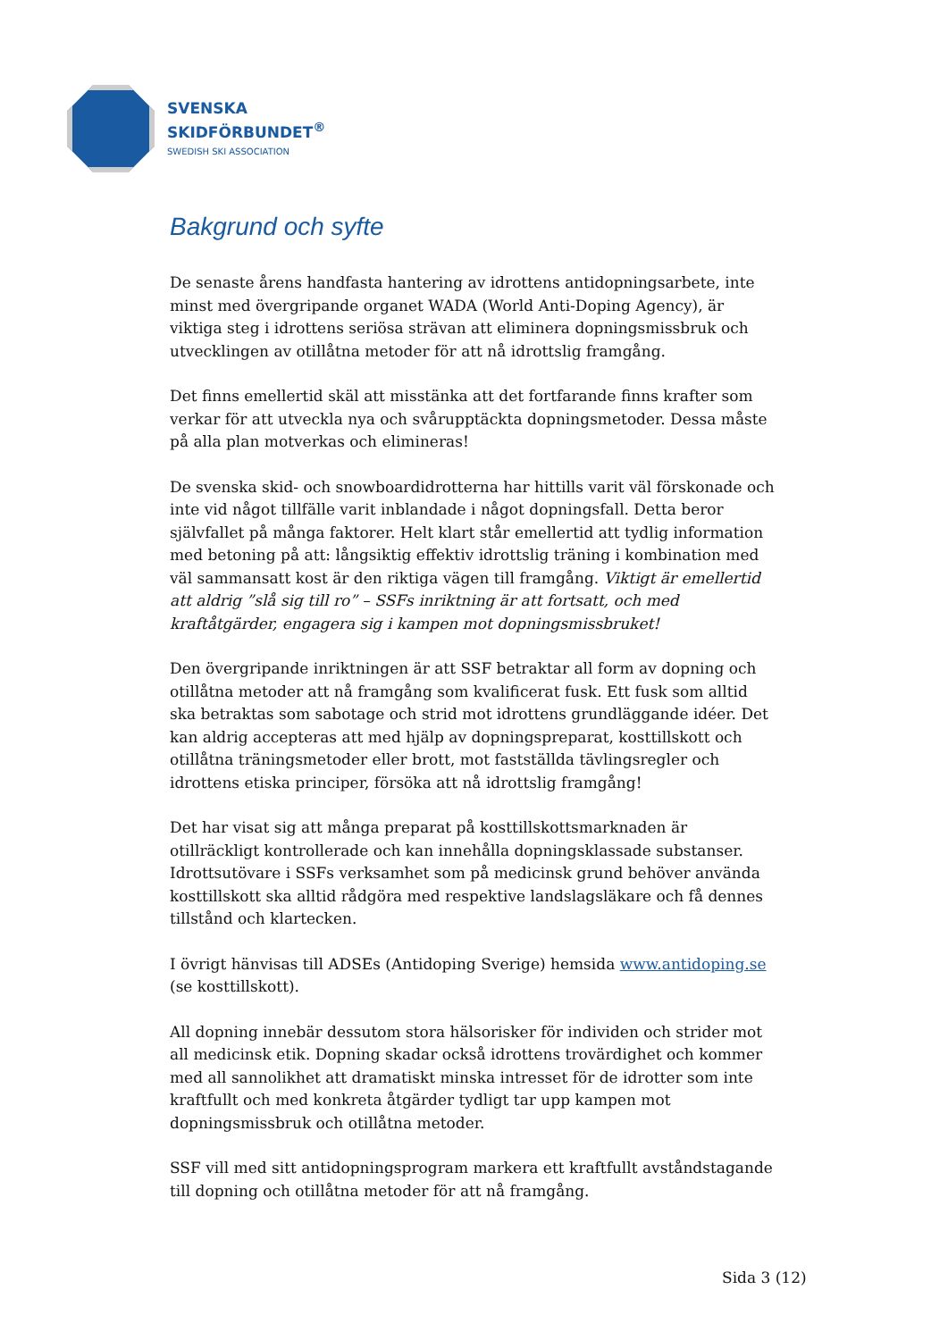SVENSKA
SKIDFÖRBUNDET<sup>®</sup>
SWEDISH SKI ASSOCIATION
Bakgrund och syfte
De senaste årens handfasta hantering av idrottens antidopningsarbete, inte minst med övergripande organet WADA (World Anti-Doping Agency), är viktiga steg i idrottens seriösa strävan att eliminera dopningsmissbruk och utvecklingen av otillåtna metoder för att nå idrottslig framgång.
Det finns emellertid skäl att misstänka att det fortfarande finns krafter som verkar för att utveckla nya och svårupptäckta dopningsmetoder. Dessa måste på alla plan motverkas och elimineras!
De svenska skid- och snowboardidrotterna har hittills varit väl förskonade och inte vid något tillfälle varit inblandade i något dopningsfall. Detta beror självfallet på många faktorer. Helt klart står emellertid att tydlig information med betoning på att: långsiktig effektiv idrottslig träning i kombination med väl sammansatt kost är den riktiga vägen till framgång. Viktigt är emellertid att aldrig ”slå sig till ro” – SSFs inriktning är att fortsatt, och med kraftåtgärder, engagera sig i kampen mot dopningsmissbruket!
Den övergripande inriktningen är att SSF betraktar all form av dopning och otillåtna metoder att nå framgång som kvalificerat fusk. Ett fusk som alltid ska betraktas som sabotage och strid mot idrottens grundläggande idéer. Det kan aldrig accepteras att med hjälp av dopningspreparat, kosttillskott och otillåtna träningsmetoder eller brott, mot fastställda tävlingsregler och idrottens etiska principer, försöka att nå idrottslig framgång!
Det har visat sig att många preparat på kosttillskottsmarknaden är otillräckligt kontrollerade och kan innehålla dopningsklassade substanser. Idrottsutövare i SSFs verksamhet som på medicinsk grund behöver använda kosttillskott ska alltid rådgöra med respektive landslagsläkare och få dennes tillstånd och klartecken.
I övrigt hänvisas till ADSEs (Antidoping Sverige) hemsida www.antidoping.se (se kosttillskott).
All dopning innebär dessutom stora hälsorisker för individen och strider mot all medicinsk etik. Dopning skadar också idrottens trovärdighet och kommer med all sannolikhet att dramatiskt minska intresset för de idrotter som inte kraftfullt och med konkreta åtgärder tydligt tar upp kampen mot dopningsmissbruk och otillåtna metoder.
SSF vill med sitt antidopningsprogram markera ett kraftfullt avståndstagande till dopning och otillåtna metoder för att nå framgång.
Sida 3 (12)